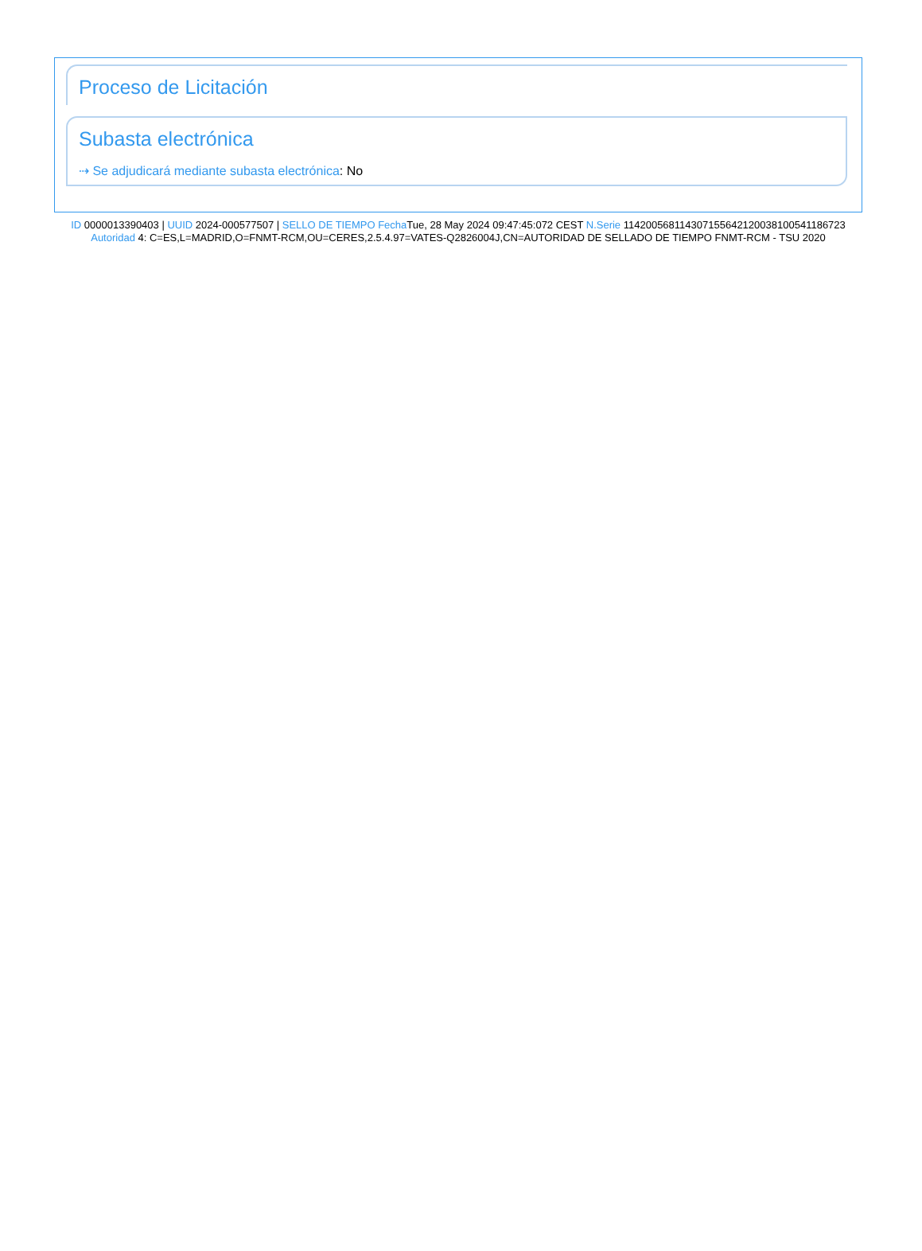Proceso de Licitación
Subasta electrónica
⇢ Se adjudicará mediante subasta electrónica: No
ID 0000013390403 | UUID 2024-000577507 | SELLO DE TIEMPO Fecha Tue, 28 May 2024 09:47:45:072 CEST N.Serie 114200568114307155642120038100541186723 Autoridad 4: C=ES,L=MADRID,O=FNMT-RCM,OU=CERES,2.5.4.97=VATES-Q2826004J,CN=AUTORIDAD DE SELLADO DE TIEMPO FNMT-RCM - TSU 2020